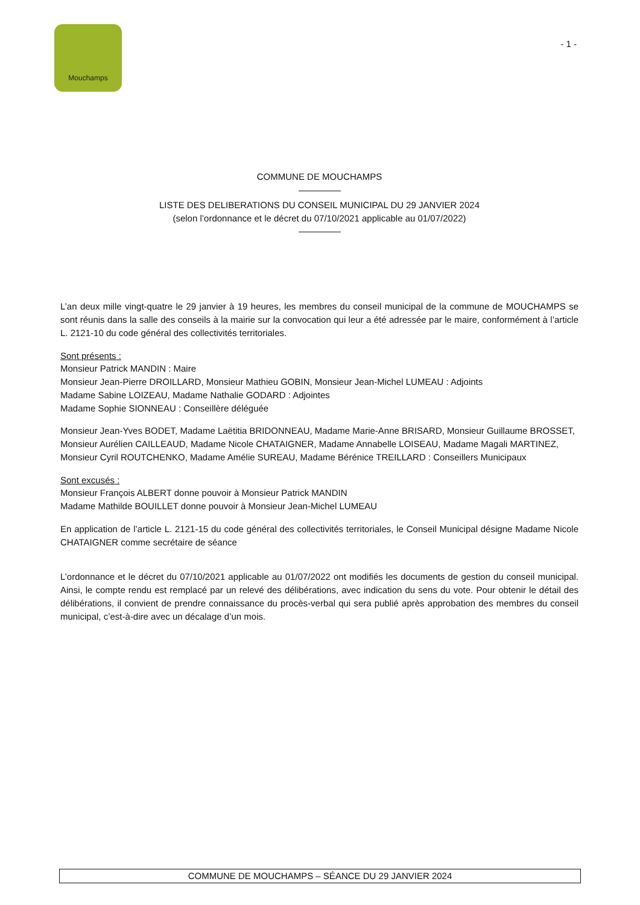Mouchamps
- 1 -
COMMUNE DE MOUCHAMPS
LISTE DES DELIBERATIONS DU CONSEIL MUNICIPAL DU 29 JANVIER 2024
(selon l’ordonnance et le décret du 07/10/2021 applicable au 01/07/2022)
L’an deux mille vingt-quatre le 29 janvier à 19 heures, les membres du conseil municipal de la commune de MOUCHAMPS se sont réunis dans la salle des conseils à la mairie sur la convocation qui leur a été adressée par le maire, conformément à l’article L. 2121-10 du code général des collectivités territoriales.
Sont présents :
Monsieur Patrick MANDIN : Maire
Monsieur Jean-Pierre DROILLARD, Monsieur Mathieu GOBIN, Monsieur Jean-Michel LUMEAU : Adjoints
Madame Sabine LOIZEAU, Madame Nathalie GODARD : Adjointes
Madame Sophie SIONNEAU : Conseillère déléguée
Monsieur Jean-Yves BODET, Madame Laëtitia BRIDONNEAU, Madame Marie-Anne BRISARD, Monsieur Guillaume BROSSET, Monsieur Aurélien CAILLEAUD, Madame Nicole CHATAIGNER, Madame Annabelle LOISEAU, Madame Magali MARTINEZ, Monsieur Cyril ROUTCHENKO, Madame Amélie SUREAU, Madame Bérénice TREILLARD : Conseillers Municipaux
Sont excusés :
Monsieur François ALBERT donne pouvoir à Monsieur Patrick MANDIN
Madame Mathilde BOUILLET donne pouvoir à Monsieur Jean-Michel LUMEAU
En application de l’article L. 2121-15 du code général des collectivités territoriales, le Conseil Municipal désigne Madame Nicole CHATAIGNER comme secrétaire de séance
L’ordonnance et le décret du 07/10/2021 applicable au 01/07/2022 ont modifiés les documents de gestion du conseil municipal. Ainsi, le compte rendu est remplacé par un relevé des délibérations, avec indication du sens du vote. Pour obtenir le détail des délibérations, il convient de prendre connaissance du procès-verbal qui sera publié après approbation des membres du conseil municipal, c’est-à-dire avec un décalage d’un mois.
COMMUNE DE MOUCHAMPS – SÉANCE DU 29 JANVIER 2024